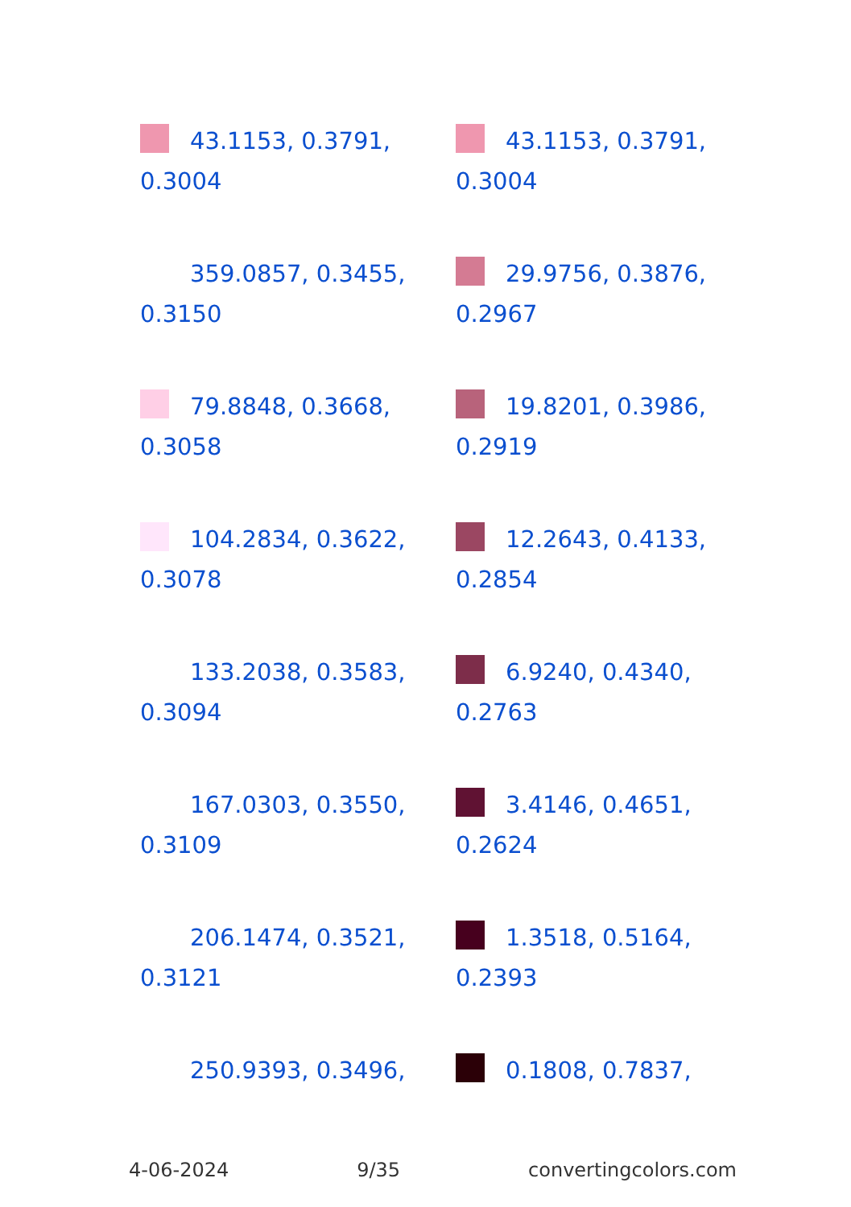43.1153, 0.3791,
0.3004
43.1153, 0.3791,
0.3004
359.0857, 0.3455,
0.3150
29.9756, 0.3876,
0.2967
79.8848, 0.3668,
0.3058
19.8201, 0.3986,
0.2919
104.2834, 0.3622,
0.3078
12.2643, 0.4133,
0.2854
133.2038, 0.3583,
0.3094
6.9240, 0.4340,
0.2763
167.0303, 0.3550,
0.3109
3.4146, 0.4651,
0.2624
206.1474, 0.3521,
0.3121
1.3518, 0.5164,
0.2393
250.9393, 0.3496,
0.1808, 0.7837,
4-06-2024 9/35 convertingcolors.com